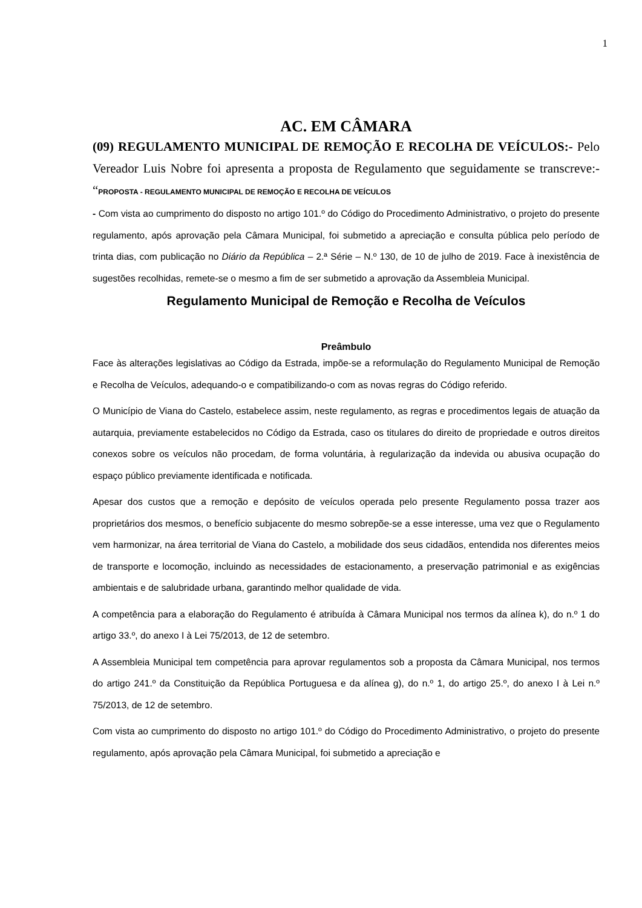1
AC. EM CÂMARA
(09) REGULAMENTO MUNICIPAL DE REMOÇÃO E RECOLHA DE VEÍCULOS:- Pelo Vereador Luis Nobre foi apresenta a proposta de Regulamento que seguidamente se transcreve:- “PROPOSTA - REGULAMENTO MUNICIPAL DE REMOÇÃO E RECOLHA DE VEÍCULOS
- Com vista ao cumprimento do disposto no artigo 101.º do Código do Procedimento Administrativo, o projeto do presente regulamento, após aprovação pela Câmara Municipal, foi submetido a apreciação e consulta pública pelo período de trinta dias, com publicação no Diário da República – 2.ª Série – N.º 130, de 10 de julho de 2019. Face à inexistência de sugestões recolhidas, remete-se o mesmo a fim de ser submetido a aprovação da Assembleia Municipal.
Regulamento Municipal de Remoção e Recolha de Veículos
Preâmbulo
Face às alterações legislativas ao Código da Estrada, impõe-se a reformulação do Regulamento Municipal de Remoção e Recolha de Veículos, adequando-o e compatibilizando-o com as novas regras do Código referido.
O Município de Viana do Castelo, estabelece assim, neste regulamento, as regras e procedimentos legais de atuação da autarquia, previamente estabelecidos no Código da Estrada, caso os titulares do direito de propriedade e outros direitos conexos sobre os veículos não procedam, de forma voluntária, à regularização da indevida ou abusiva ocupação do espaço público previamente identificada e notificada.
Apesar dos custos que a remoção e depósito de veículos operada pelo presente Regulamento possa trazer aos proprietários dos mesmos, o benefício subjacente do mesmo sobrepõe-se a esse interesse, uma vez que o Regulamento vem harmonizar, na área territorial de Viana do Castelo, a mobilidade dos seus cidadãos, entendida nos diferentes meios de transporte e locomoção, incluindo as necessidades de estacionamento, a preservação patrimonial e as exigências ambientais e de salubridade urbana, garantindo melhor qualidade de vida.
A competência para a elaboração do Regulamento é atribuída à Câmara Municipal nos termos da alínea k), do n.º 1 do artigo 33.º, do anexo I à Lei 75/2013, de 12 de setembro.
A Assembleia Municipal tem competência para aprovar regulamentos sob a proposta da Câmara Municipal, nos termos do artigo 241.º da Constituição da República Portuguesa e da alínea g), do n.º 1, do artigo 25.º, do anexo I à Lei n.º 75/2013, de 12 de setembro.
Com vista ao cumprimento do disposto no artigo 101.º do Código do Procedimento Administrativo, o projeto do presente regulamento, após aprovação pela Câmara Municipal, foi submetido a apreciação e